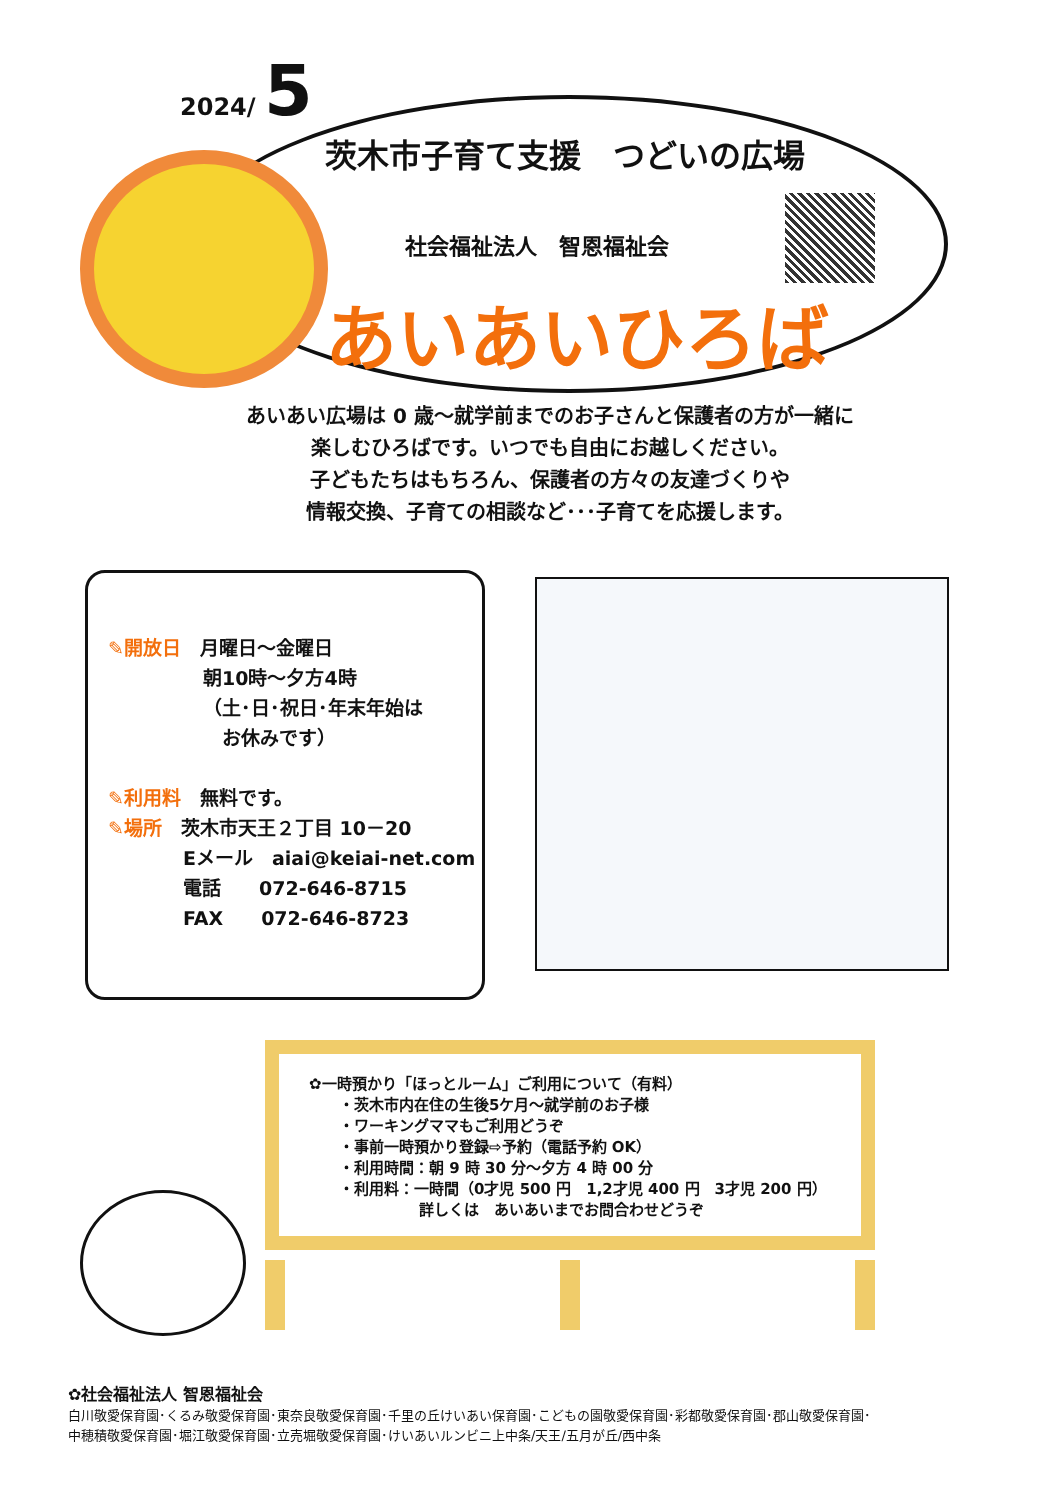2024/ 5
茨木市子育て支援　つどいの広場
社会福祉法人　智恩福祉会
あいあいひろば
あいあい広場は 0 歳～就学前までのお子さんと保護者の方が一緒に
楽しむひろばです。いつでも自由にお越しください。
子どもたちはもちろん、保護者の方々の友達づくりや
情報交換、子育ての相談など･･･子育てを応援します。
✎開放日　月曜日～金曜日
朝10時～夕方4時
（土･日･祝日･年末年始は
　お休みです）
✎利用料　無料です。
✎場所　茨木市天王２丁目 10－20
Eメール　aiai@keiai-net.com
電話　　072-646-8715
FAX　　072-646-8723
✿一時預かり「ほっとルーム」ご利用について（有料）
・茨木市内在住の生後5ケ月～就学前のお子様
・ワーキングママもご利用どうぞ
・事前一時預かり登録⇨予約（電話予約 OK）
・利用時間：朝 9 時 30 分～夕方 4 時 00 分
・利用料：一時間（0才児 500 円　1,2才児 400 円　3才児 200 円）
詳しくは　あいあいまでお問合わせどうぞ
✿社会福祉法人 智恩福祉会
白川敬愛保育園･くるみ敬愛保育園･東奈良敬愛保育園･千里の丘けいあい保育園･こどもの園敬愛保育園･彩都敬愛保育園･郡山敬愛保育園･
中穂積敬愛保育園･堀江敬愛保育園･立売堀敬愛保育園･けいあいルンビニ上中条/天王/五月が丘/西中条